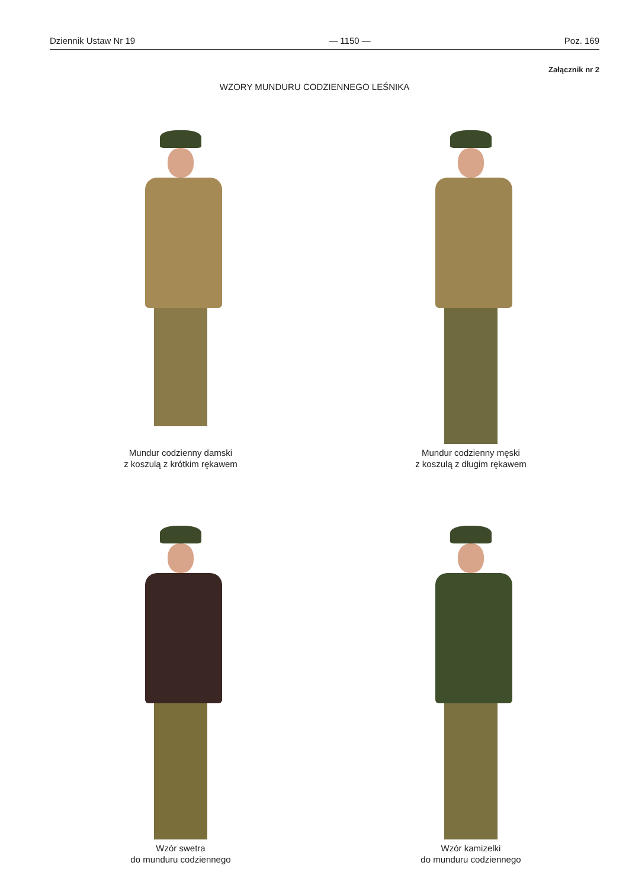Dziennik Ustaw Nr 19 — 1150 — Poz. 169
Załącznik nr 2
WZORY MUNDURU CODZIENNEGO LEŚNIKA
Mundur codzienny damski
z koszulą z krótkim rękawem
Mundur codzienny męski
z koszulą z długim rękawem
Wzór swetra
do munduru codziennego
Wzór kamizelki
do munduru codziennego